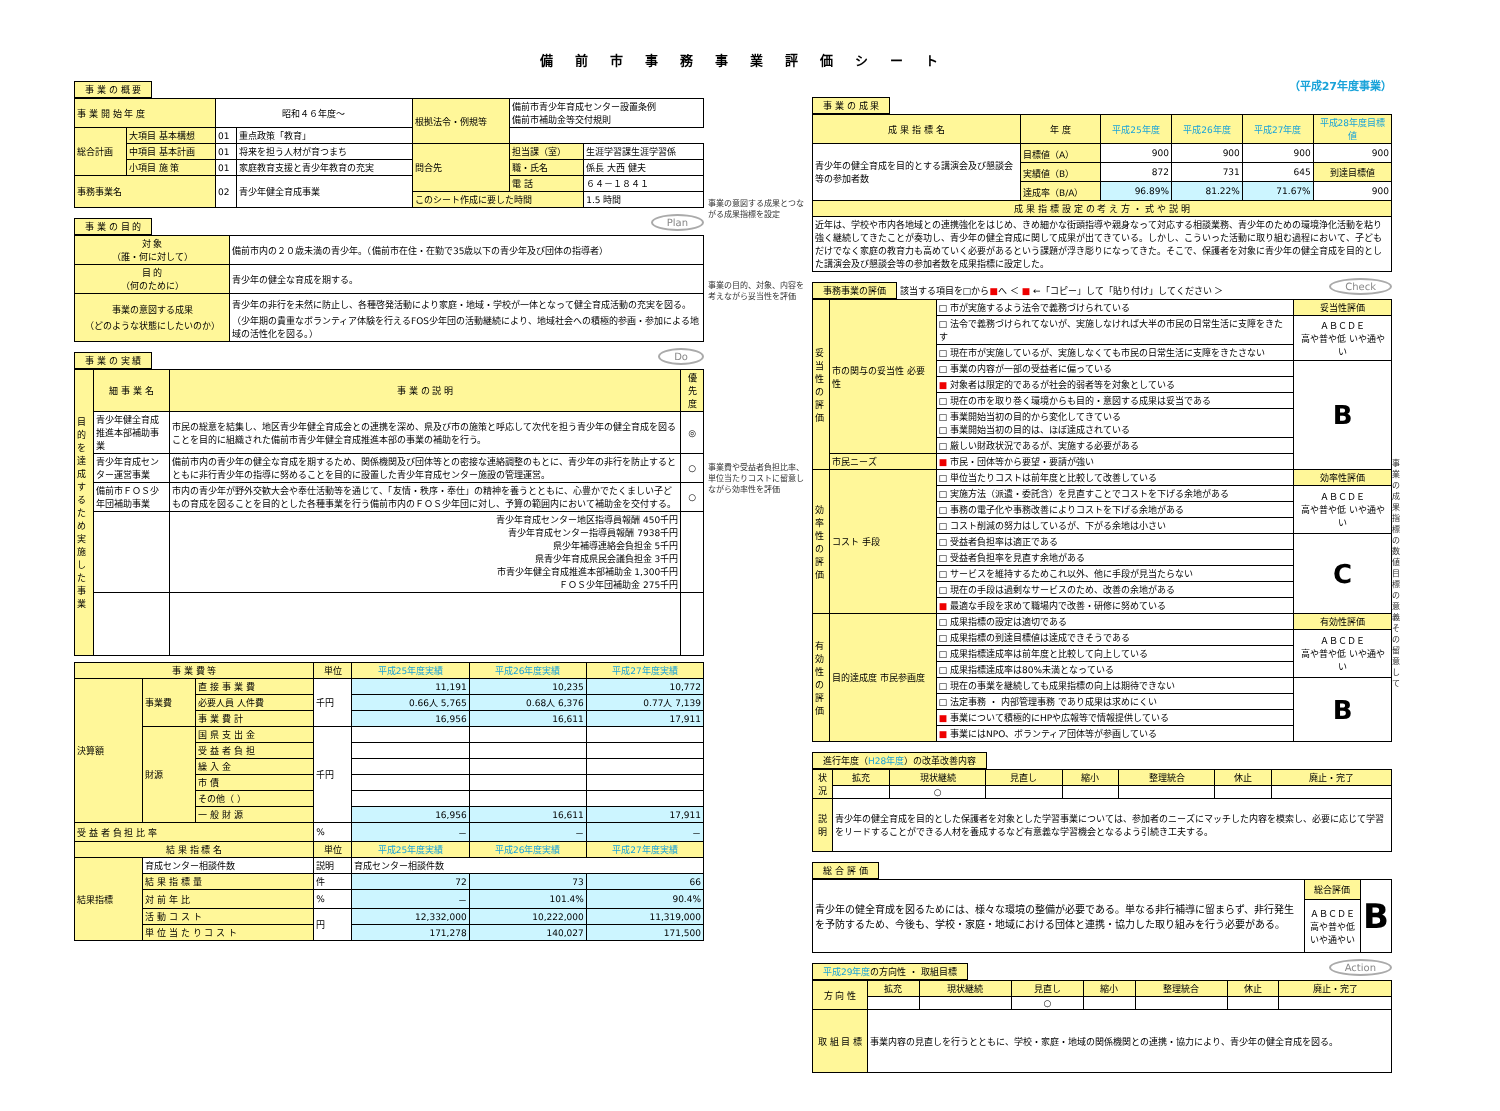備前市事務事業評価シート
事 業 の 概 要
| 事 業 開 始 年 度 | | 昭和４６年度～ | | 根拠法令・例規等 | 備前市青少年育成センター設置条例 備前市補助金等交付規則 | |
| 総合計画 | 大項目 基本構想 | 01 | 重点政策「教育」 | | | |
| | 中項目 基本計画 | 01 | 将来を担う人材が育つまち | 問合先 | 担当課（室） | 生涯学習課生涯学習係 |
| | 小項目 施 策 | 01 | 家庭教育支援と青少年教育の充実 | | 職・氏名 | 係長 大西 健夫 |
| 事務事業名 | | 02 | 青少年健全育成事業 | | 電 話 | ６４－１８４１ |
| | | | | このシート作成に要した時間 | | 1.5 時間 |
Plan 事 業 の 目 的
| 対 象 （誰・何に対して） | 備前市内の２０歳未満の青少年。（備前市在住・在勤で35歳以下の青少年及び団体の指導者） |
| 目 的 （何のために） | 青少年の健全な育成を期する。 |
| 事業の意図する成果 （どのような状態にしたいのか） | 青少年の非行を未然に防止し、各種啓発活動により家庭・地域・学校が一体となって健全育成活動の充実を図る。（少年期の貴重なボランティア体験を行えるFOS少年団の活動継続により、地域社会への積極的参画・参加による地域の活性化を図る。） |
Do 事 業 の 実 績
| 目的を達成するため実施した事業 | 細 事 業 名 | 事 業 の 説 明 | 優先度 |
| | 青少年健全育成推進本部補助事業 | 市民の総意を結集し、地区青少年健全育成会との連携を深め、県及び市の施策と呼応して次代を担う青少年の健全育成を図ることを目的に組織された備前市青少年健全育成推進本部の事業の補助を行う。 | ◎ |
| | 青少年育成センター運営事業 | 備前市内の青少年の健全な育成を期するため、関係機関及び団体等との密接な連絡調整のもとに、青少年の非行を防止するとともに非行青少年の指導に努めることを目的に設置した青少年育成センター施設の管理運営。 | ○ |
| | 備前市ＦＯＳ少年団補助事業 | 市内の青少年が野外交歓大会や奉仕活動等を通じて、「友情・秩序・奉仕」の精神を養うとともに、心豊かでたくましい子どもの育成を図ることを目的とした各種事業を行う備前市内のＦＯＳ少年団に対し、予算の範囲内において補助金を交付する。 | ○ |
| | | 青少年育成センター地区指導員報酬 450千円 青少年育成センター指導員報酬 7938千円 県少年補導連絡会負担金 5千円 県青少年育成県民会議負担金 3千円 市青少年健全育成推進本部補助金 1,300千円 ＦＯＳ少年団補助金 275千円 | |
| 事 業 費 等 | | | 単位 | 平成25年度実績 | 平成26年度実績 | 平成27年度実績 |
| --- | --- | --- | --- | --- | --- | --- |
| 決算額 | 事業費 | 直 接 事 業 費 | 千円 | 11,191 | 10,235 | 10,772 |
| | | 必要人員 人件費 | | 0.66人 5,765 | 0.68人 6,376 | 0.77人 7,139 |
| | | 事 業 費 計 | | 16,956 | 16,611 | 17,911 |
| | 財源 | 国 県 支 出 金 | 千円 | | | |
| | | 受 益 者 負 担 | | | | |
| | | 繰 入 金 | | | | |
| | | 市 債 | | | | |
| | | その他（ ） | | | | |
| | | 一 般 財 源 | | 16,956 | 16,611 | 17,911 |
| 受 益 者 負 担 比 率 | | | % | － | － | － |
| 結 果 指 標 名 | | | 単位 | 平成25年度実績 | 平成26年度実績 | 平成27年度実績 |
| 結果指標 | 育成センター相談件数 | | 説明 | 育成センター相談件数 | | |
| | 結 果 指 標 量 | | 件 | 72 | 73 | 66 |
| | 対 前 年 比 | | % | － | 101.4% | 90.4% |
| | 活 動 コ ス ト | | 円 | 12,332,000 | 10,222,000 | 11,319,000 |
| | 単 位 当 た り コ ス ト | | | 171,278 | 140,027 | 171,500 |
事業の意図する成果とつながる成果指標を設定
事業の目的、対象、内容を考えながら妥当性を評価
事業費や受益者負担比率、単位当たりコストに留意しながら効率性を評価
（平成27年度事業）
事 業 の 成 果
| 成 果 指 標 名 | 年 度 | 平成25年度 | 平成26年度 | 平成27年度 | 平成28年度目標値 |
| --- | --- | --- | --- | --- | --- |
| 青少年の健全育成を目的とする講演会及び懇談会等の参加者数 | 目標値（A） | 900 | 900 | 900 | 900 |
| | 実績値（B） | 872 | 731 | 645 | 到達目標値 |
| | 達成率（B/A） | 96.89% | 81.22% | 71.67% | 900 |
| 成 果 指 標 設 定 の 考 え 方 ・ 式 や 説 明 | | | | | |
| 近年は、学校や市内各地域との連携強化をはじめ、きめ細かな街頭指導や親身なって対応する相談業務、青少年のための環境浄化活動を粘り強く継続してきたことが奏功し、青少年の健全育成に関して成果が出てきている。しかし、こういった活動に取り組む過程において、子どもだけでなく家庭の教育力も高めていく必要があるという課題が浮き彫りになってきた。そこで、保護者を対象に青少年の健全育成を目的とした講演会及び懇談会等の参加者数を成果指標に設定した。 | | | | | |
Check 事務事業の評価 該当する項目を□から■へ ＜ ■ ←「コピー」して「貼り付け」してください ＞
| 妥当性の評価 | 市の関与の妥当性 必要性 | □ 市が実施するよう法令で義務づけられている | 妥当性評価 |
| | | □ 法令で義務づけられてないが、実施しなければ大半の市民の日常生活に支障をきたす | ＡＢＣＤＥ 高や普や低 いや通やい |
| | | □ 現在市が実施しているが、実施しなくても市民の日常生活に支障をきたさない | |
| | | □ 事業の内容が一部の受益者に偏っている | B |
| | | ■ 対象者は限定的であるが社会的弱者等を対象としている | |
| | | □ 現在の市を取り巻く環境からも目的・意図する成果は妥当である | |
| | | □ 事業開始当初の目的から変化してきている □ 事業開始当初の目的は、ほぼ達成されている | |
| | | □ 厳しい財政状況であるが、実施する必要がある | |
| | 市民ニーズ | ■ 市民・団体等から要望・要請が強い | |
| 効率性の評価 | コスト 手段 | □ 単位当たりコストは前年度と比較して改善している | 効率性評価 |
| | | □ 実施方法（派遣・委託含）を見直すことでコストを下げる余地がある | ＡＢＣＤＥ 高や普や低 いや通やい |
| | | □ 事務の電子化や事務改善によりコストを下げる余地がある | |
| | | □ コスト削減の努力はしているが、下がる余地は小さい | |
| | | □ 受益者負担率は適正である | C |
| | | □ 受益者負担率を見直す余地がある | |
| | | □ サービスを維持するためこれ以外、他に手段が見当たらない | |
| | | □ 現在の手段は過剰なサービスのため、改善の余地がある | |
| | | ■ 最適な手段を求めて職場内で改善・研修に努めている | |
| 有効性の評価 | 目的達成度 市民参画度 | □ 成果指標の設定は適切である | 有効性評価 |
| | | □ 成果指標の到達目標値は達成できそうである | ＡＢＣＤＥ 高や普や低 いや通やい |
| | | □ 成果指標達成率は前年度と比較して向上している | |
| | | □ 成果指標達成率は80%未満となっている | |
| | | □ 現在の事業を継続しても成果指標の向上は期待できない | B |
| | | □ 法定事務 ・ 内部管理事務 であり成果は求めにくい | |
| | | ■ 事業について積極的にHPや広報等で情報提供している | |
| | | ■ 事業にはNPO、ボランティア団体等が参画している | |
進行年度（H28年度）の改革改善内容
| 状 況 | 拡充 | 現状継続 | 見直し | 縮小 | 整理統合 | 休止 | 廃止・完了 |
| | | ○ | | | | | |
| 説 明 | 青少年の健全育成を目的とした保護者を対象とした学習事業については、参加者のニーズにマッチした内容を模索し、必要に応じて学習をリードすることができる人材を養成するなど有意義な学習機会となるよう引続き工夫する。 | | | | | | |
総 合 評 価
| 青少年の健全育成を図るためには、様々な環境の整備が必要である。単なる非行補導に留まらず、非行発生を予防するため、今後も、学校・家庭・地域における団体と連携・協力した取り組みを行う必要がある。 | 総合評価 | B |
| | ＡＢＣＤＥ 高や普や低 いや通やい | |
Action 平成29年度の方向性 ・ 取組目標
| 方 向 性 | 拡充 | 現状継続 | 見直し | 縮小 | 整理統合 | 休止 | 廃止・完了 |
| | | | ○ | | | | |
| 取 組 目 標 | 事業内容の見直しを行うとともに、学校・家庭・地域の関係機関との連携・協力により、青少年の健全育成を図る。 | | | | | | |
事業の成果指標の数値目標の意義その留意して